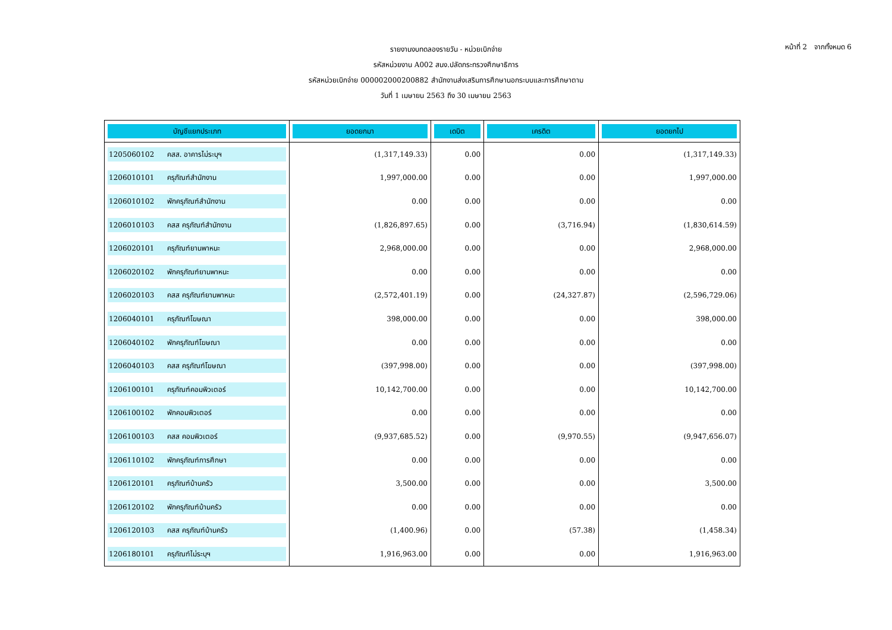หน้าที่ 2 จากทั้งหมด 6
รายงานงบทดลองรายวัน - หน่วยเบิกจ่าย
รหัสหน่วยงาน A002 สนง.ปลัดกระทรวงศึกษาธิการ
รหัสหน่วยเบิกจ่าย 000002000200882 สำนักงานส่งเสริมการศึกษานอกระบบและการศึกษาตาม
วันที่ 1 เมษายน 2563 ถึง 30 เมษายน 2563
| บัญชีแยกประเภท | ยอดยกมา | เดบิต | เครดิต | ยอดยกไป |
| --- | --- | --- | --- | --- |
| 1205060102 คสส. อาคารไม่ระบุฯ | (1,317,149.33) | 0.00 | 0.00 | (1,317,149.33) |
| 1206010101 ครุภัณฑ์สำนักงาน | 1,997,000.00 | 0.00 | 0.00 | 1,997,000.00 |
| 1206010102 พักครุภัณฑ์สำนักงาน | 0.00 | 0.00 | 0.00 | 0.00 |
| 1206010103 คสส ครุภัณฑ์สำนักงาน | (1,826,897.65) | 0.00 | (3,716.94) | (1,830,614.59) |
| 1206020101 ครุภัณฑ์ยานพาหนะ | 2,968,000.00 | 0.00 | 0.00 | 2,968,000.00 |
| 1206020102 พักครุภัณฑ์ยานพาหนะ | 0.00 | 0.00 | 0.00 | 0.00 |
| 1206020103 คสส ครุภัณฑ์ยานพาหนะ | (2,572,401.19) | 0.00 | (24,327.87) | (2,596,729.06) |
| 1206040101 ครุภัณฑ์โฆษณา | 398,000.00 | 0.00 | 0.00 | 398,000.00 |
| 1206040102 พักครุภัณฑ์โฆษณา | 0.00 | 0.00 | 0.00 | 0.00 |
| 1206040103 คสส ครุภัณฑ์โฆษณา | (397,998.00) | 0.00 | 0.00 | (397,998.00) |
| 1206100101 ครุภัณฑ์คอมพิวเตอร์ | 10,142,700.00 | 0.00 | 0.00 | 10,142,700.00 |
| 1206100102 พักคอมพิวเตอร์ | 0.00 | 0.00 | 0.00 | 0.00 |
| 1206100103 คสส คอมพิวเตอร์ | (9,937,685.52) | 0.00 | (9,970.55) | (9,947,656.07) |
| 1206110102 พักครุภัณฑ์การศึกษา | 0.00 | 0.00 | 0.00 | 0.00 |
| 1206120101 ครุภัณฑ์บ้านครัว | 3,500.00 | 0.00 | 0.00 | 3,500.00 |
| 1206120102 พักครุภัณฑ์บ้านครัว | 0.00 | 0.00 | 0.00 | 0.00 |
| 1206120103 คสส ครุภัณฑ์บ้านครัว | (1,400.96) | 0.00 | (57.38) | (1,458.34) |
| 1206180101 ครุภัณฑ์ไม่ระบุฯ | 1,916,963.00 | 0.00 | 0.00 | 1,916,963.00 |